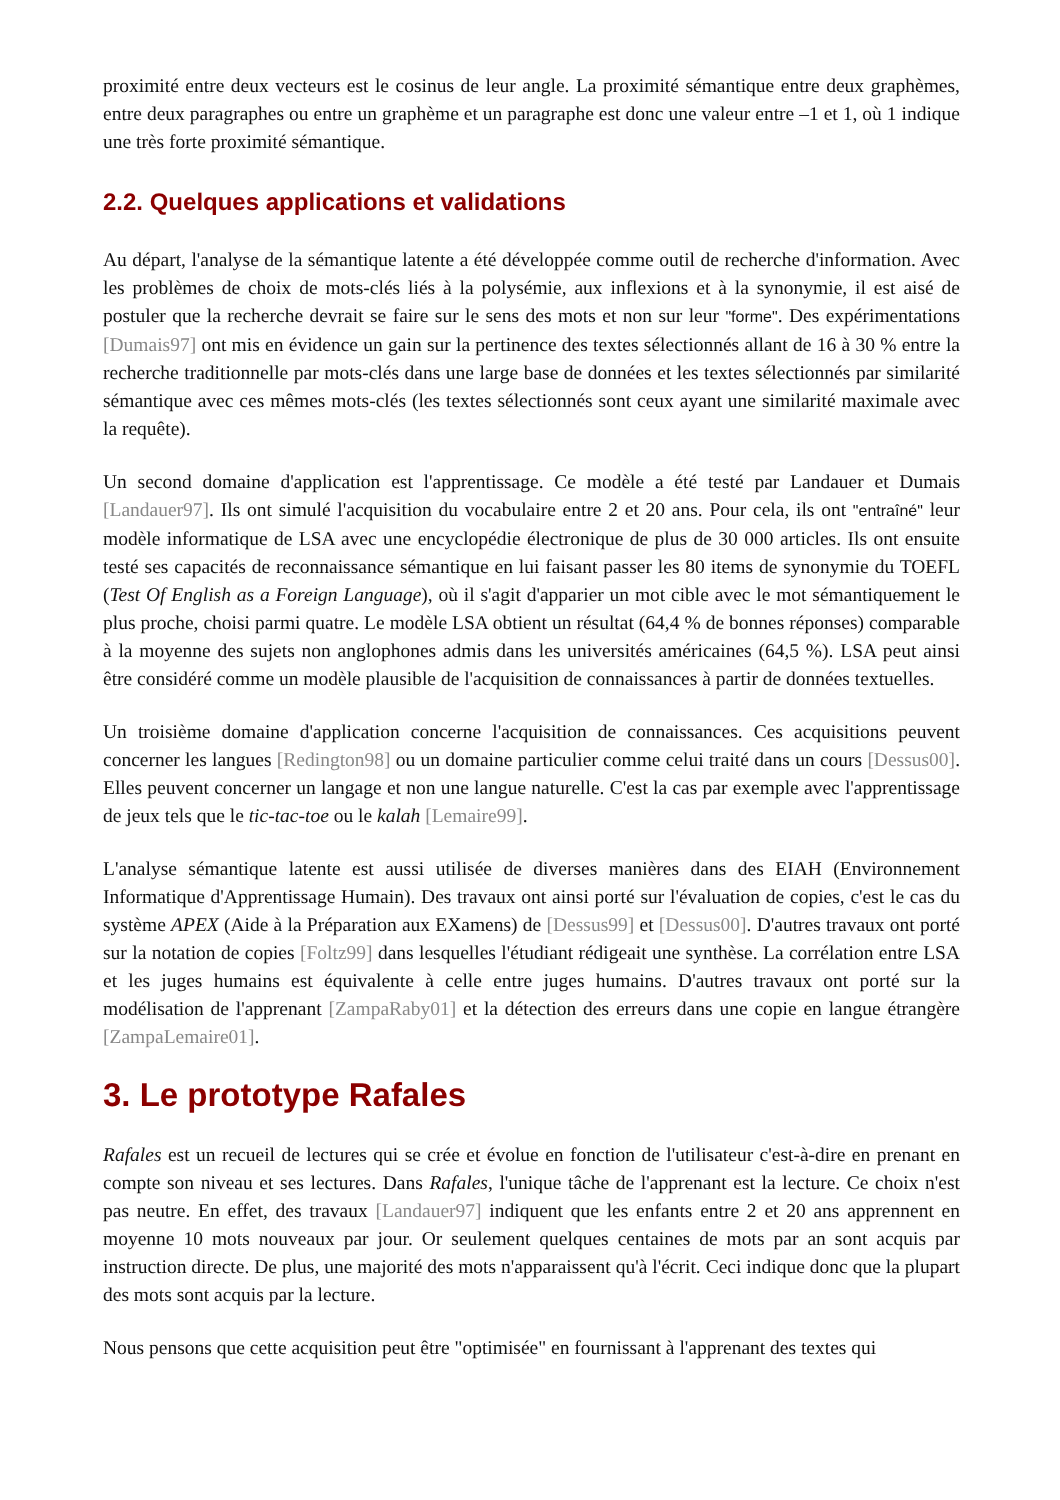proximité entre deux vecteurs est le cosinus de leur angle. La proximité sémantique entre deux graphèmes, entre deux paragraphes ou entre un graphème et un paragraphe est donc une valeur entre –1 et 1, où 1 indique une très forte proximité sémantique.
2.2. Quelques applications et validations
Au départ, l'analyse de la sémantique latente a été développée comme outil de recherche d'information. Avec les problèmes de choix de mots-clés liés à la polysémie, aux inflexions et à la synonymie, il est aisé de postuler que la recherche devrait se faire sur le sens des mots et non sur leur "forme". Des expérimentations [Dumais97] ont mis en évidence un gain sur la pertinence des textes sélectionnés allant de 16 à 30 % entre la recherche traditionnelle par mots-clés dans une large base de données et les textes sélectionnés par similarité sémantique avec ces mêmes mots-clés (les textes sélectionnés sont ceux ayant une similarité maximale avec la requête).
Un second domaine d'application est l'apprentissage. Ce modèle a été testé par Landauer et Dumais [Landauer97]. Ils ont simulé l'acquisition du vocabulaire entre 2 et 20 ans. Pour cela, ils ont "entraîné" leur modèle informatique de LSA avec une encyclopédie électronique de plus de 30 000 articles. Ils ont ensuite testé ses capacités de reconnaissance sémantique en lui faisant passer les 80 items de synonymie du TOEFL (Test Of English as a Foreign Language), où il s'agit d'apparier un mot cible avec le mot sémantiquement le plus proche, choisi parmi quatre. Le modèle LSA obtient un résultat (64,4 % de bonnes réponses) comparable à la moyenne des sujets non anglophones admis dans les universités américaines (64,5 %). LSA peut ainsi être considéré comme un modèle plausible de l'acquisition de connaissances à partir de données textuelles.
Un troisième domaine d'application concerne l'acquisition de connaissances. Ces acquisitions peuvent concerner les langues [Redington98] ou un domaine particulier comme celui traité dans un cours [Dessus00]. Elles peuvent concerner un langage et non une langue naturelle. C'est la cas par exemple avec l'apprentissage de jeux tels que le tic-tac-toe ou le kalah [Lemaire99].
L'analyse sémantique latente est aussi utilisée de diverses manières dans des EIAH (Environnement Informatique d'Apprentissage Humain). Des travaux ont ainsi porté sur l'évaluation de copies, c'est le cas du système APEX (Aide à la Préparation aux EXamens) de [Dessus99] et [Dessus00]. D'autres travaux ont porté sur la notation de copies [Foltz99] dans lesquelles l'étudiant rédigeait une synthèse. La corrélation entre LSA et les juges humains est équivalente à celle entre juges humains. D'autres travaux ont porté sur la modélisation de l'apprenant [ZampaRaby01] et la détection des erreurs dans une copie en langue étrangère [ZampaLemaire01].
3. Le prototype Rafales
Rafales est un recueil de lectures qui se crée et évolue en fonction de l'utilisateur c'est-à-dire en prenant en compte son niveau et ses lectures. Dans Rafales, l'unique tâche de l'apprenant est la lecture. Ce choix n'est pas neutre. En effet, des travaux [Landauer97] indiquent que les enfants entre 2 et 20 ans apprennent en moyenne 10 mots nouveaux par jour. Or seulement quelques centaines de mots par an sont acquis par instruction directe. De plus, une majorité des mots n'apparaissent qu'à l'écrit. Ceci indique donc que la plupart des mots sont acquis par la lecture.
Nous pensons que cette acquisition peut être "optimisée" en fournissant à l'apprenant des textes qui